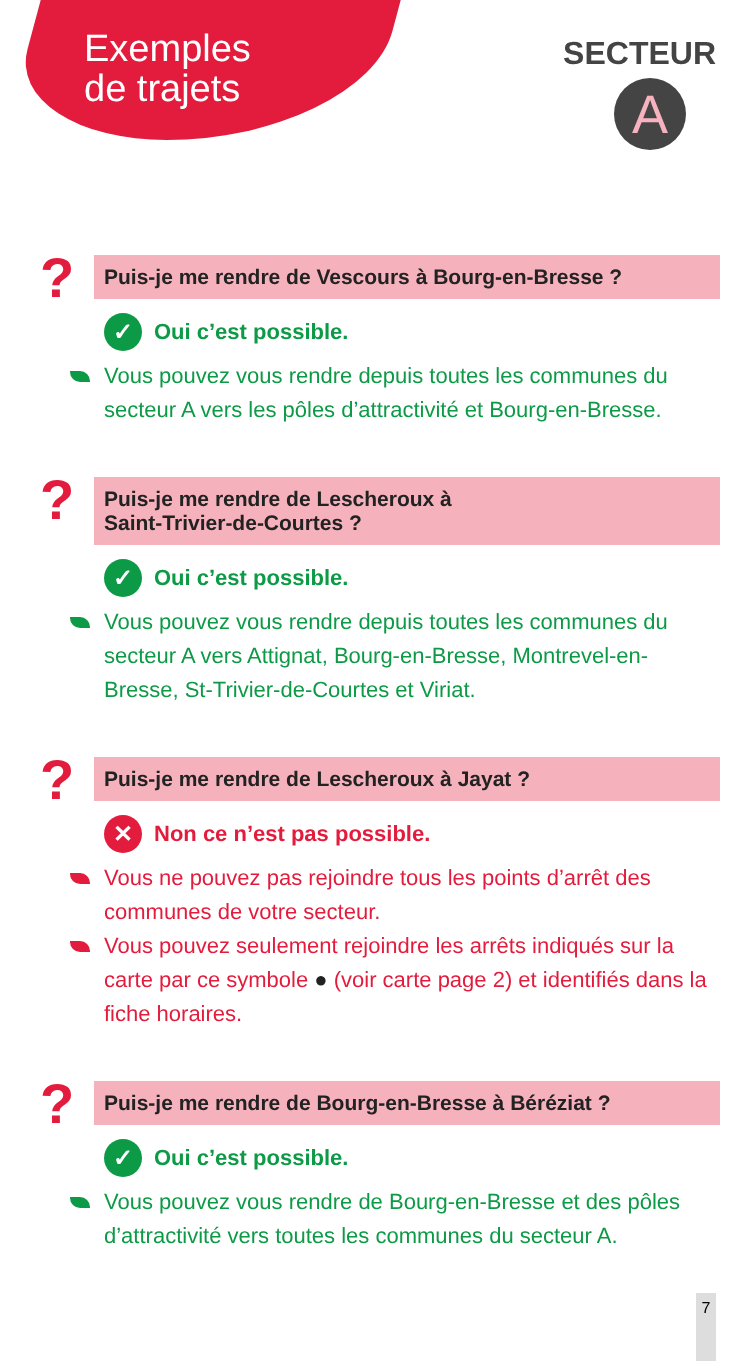Exemples
de trajets
SECTEUR
A
?
Puis-je me rendre de Vescours à Bourg-en-Bresse ?
✓ Oui c’est possible.
Vous pouvez vous rendre depuis toutes les communes du secteur A vers les pôles d’attractivité et Bourg-en-Bresse.
?
Puis-je me rendre de Lescheroux à
Saint-Trivier-de-Courtes ?
✓ Oui c’est possible.
Vous pouvez vous rendre depuis toutes les communes du secteur A vers Attignat, Bourg-en-Bresse, Montrevel-en-Bresse, St-Trivier-de-Courtes et Viriat.
?
Puis-je me rendre de Lescheroux à Jayat ?
✕ Non ce n’est pas possible.
Vous ne pouvez pas rejoindre tous les points d’arrêt des communes de votre secteur.
Vous pouvez seulement rejoindre les arrêts indiqués sur la carte par ce symbole ● (voir carte page 2) et identifiés dans la fiche horaires.
?
Puis-je me rendre de Bourg-en-Bresse à Béréziat ?
✓ Oui c’est possible.
Vous pouvez vous rendre de Bourg-en-Bresse et des pôles d’attractivité vers toutes les communes du secteur A.
7